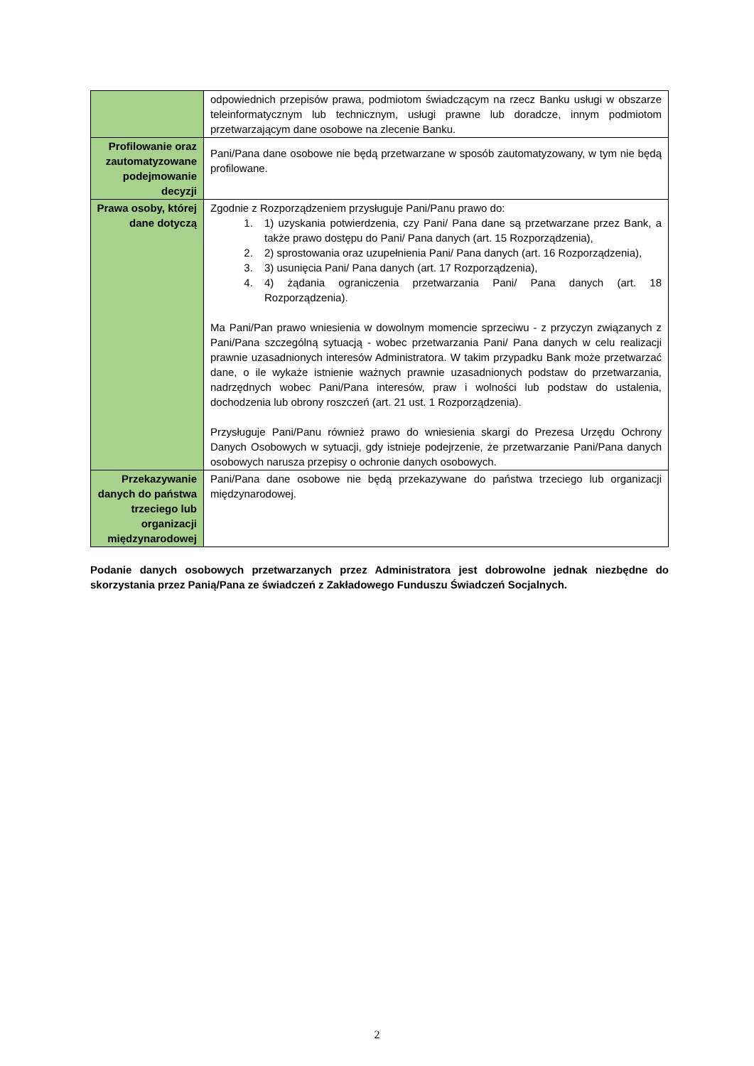| | odpowiednich przepisów prawa, podmiotom świadczącym na rzecz Banku usługi w obszarze teleinformatycznym lub technicznym, usługi prawne lub doradcze, innym podmiotom przetwarzającym dane osobowe na zlecenie Banku. |
| Profilowanie oraz zautomatyzowane podejmowanie decyzji | Pani/Pana dane osobowe nie będą przetwarzane w sposób zautomatyzowany, w tym nie będą profilowane. |
| Prawa osoby, której dane dotyczą | Zgodnie z Rozporządzeniem przysługuje Pani/Panu prawo do: 1. 1) uzyskania potwierdzenia, czy Pani/ Pana dane są przetwarzane przez Bank, a także prawo dostępu do Pani/ Pana danych (art. 15 Rozporządzenia), 2. 2) sprostowania oraz uzupełnienia Pani/ Pana danych (art. 16 Rozporządzenia), 3. 3) usunięcia Pani/ Pana danych (art. 17 Rozporządzenia), 4. 4) żądania ograniczenia przetwarzania Pani/ Pana danych (art. 18 Rozporządzenia). Ma Pani/Pan prawo wniesienia w dowolnym momencie sprzeciwu - z przyczyn związanych z Pani/Pana szczególną sytuacją - wobec przetwarzania Pani/ Pana danych w celu realizacji prawnie uzasadnionych interesów Administratora. W takim przypadku Bank może przetwarzać dane, o ile wykaże istnienie ważnych prawnie uzasadnionych podstaw do przetwarzania, nadrzędnych wobec Pani/Pana interesów, praw i wolności lub podstaw do ustalenia, dochodzenia lub obrony roszczeń (art. 21 ust. 1 Rozporządzenia). Przysługuje Pani/Panu również prawo do wniesienia skargi do Prezesa Urzędu Ochrony Danych Osobowych w sytuacji, gdy istnieje podejrzenie, że przetwarzanie Pani/Pana danych osobowych narusza przepisy o ochronie danych osobowych. |
| Przekazywanie danych do państwa trzeciego lub organizacji międzynarodowej | Pani/Pana dane osobowe nie będą przekazywane do państwa trzeciego lub organizacji międzynarodowej. |
Podanie danych osobowych przetwarzanych przez Administratora jest dobrowolne jednak niezbędne do skorzystania przez Panią/Pana ze świadczeń z Zakładowego Funduszu Świadczeń Socjalnych.
2